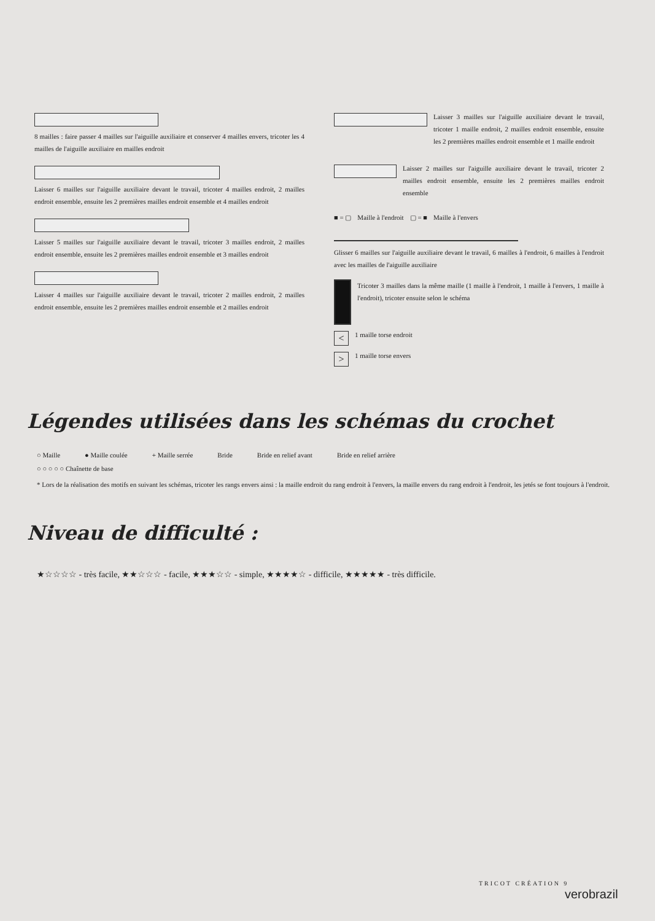8 mailles : faire passer 4 mailles sur l'aiguille auxiliaire et conserver 4 mailles envers, tricoter les 4 mailles de l'aiguille auxiliaire en mailles endroit
Laisser 6 mailles sur l'aiguille auxiliaire devant le travail, tricoter 4 mailles endroit, 2 mailles endroit ensemble, ensuite les 2 premières mailles endroit ensemble et 4 mailles endroit
Laisser 5 mailles sur l'aiguille auxiliaire devant le travail, tricoter 3 mailles endroit, 2 mailles endroit ensemble, ensuite les 2 premières mailles endroit ensemble et 3 mailles endroit
Laisser 4 mailles sur l'aiguille auxiliaire devant le travail, tricoter 2 mailles endroit, 2 mailles endroit ensemble, ensuite les 2 premières mailles endroit ensemble et 2 mailles endroit
Laisser 3 mailles sur l'aiguille auxiliaire devant le travail, tricoter 1 maille endroit, 2 mailles endroit ensemble, ensuite les 2 premières mailles endroit ensemble et 1 maille endroit
Laisser 2 mailles sur l'aiguille auxiliaire devant le travail, tricoter 2 mailles endroit ensemble, ensuite les 2 premières mailles endroit ensemble
■ = ▢ Maille à l'endroit ▢ = ■ Maille à l'envers
Glisser 6 mailles sur l'aiguille auxiliaire devant le travail, 6 mailles à l'endroit, 6 mailles à l'endroit avec les mailles de l'aiguille auxiliaire
Tricoter 3 mailles dans la même maille (1 maille à l'endroit, 1 maille à l'envers, 1 maille à l'endroit), tricoter ensuite selon le schéma
<
1 maille torse endroit
>
1 maille torse envers
Légendes utilisées dans les schémas du crochet
○ Maille ● Maille coulée + Maille serrée Bride Bride en relief avant Bride en relief arrière
○ ○ ○ ○ ○ Chaînette de base
* Lors de la réalisation des motifs en suivant les schémas, tricoter les rangs envers ainsi : la maille endroit du rang endroit à l'envers, la maille envers du rang endroit à l'endroit, les jetés se font toujours à l'endroit.
Niveau de difficulté :
★☆☆☆☆ - très facile, ★★☆☆☆ - facile, ★★★☆☆ - simple, ★★★★☆ - difficile, ★★★★★ - très difficile.
TRICOT CRÉATION 9
verobrazil